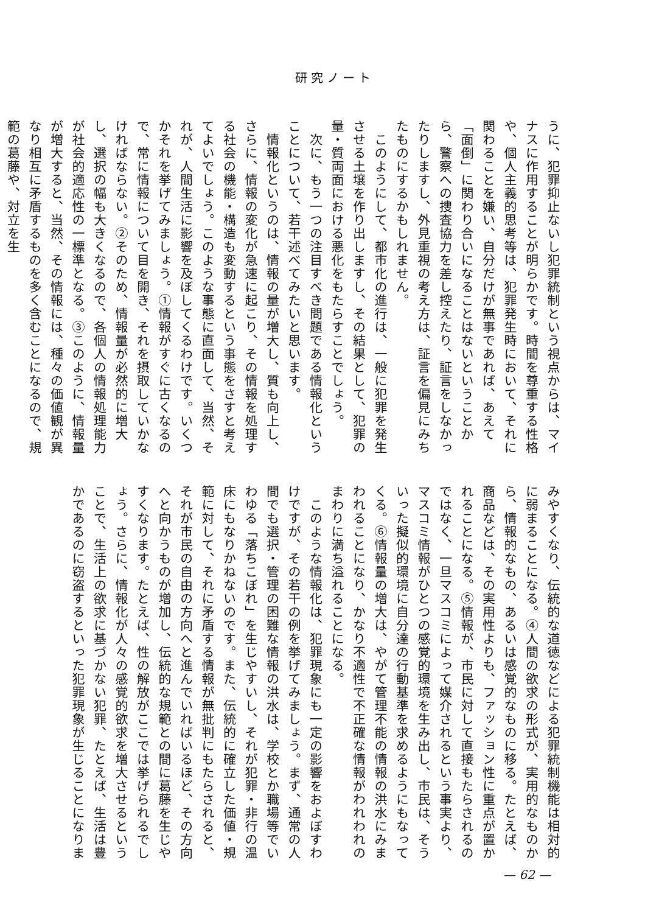研究ノート
うに、犯罪抑止ないし犯罪統制という視点からは、マイナスに作用することが明らかです。時間を尊重する性格や、個人主義的思考等は、犯罪発生時において、それに関わることを嫌い、自分だけが無事であれば、あえて「面倒」に関わり合いになることはないということから、警察への捜査協力を差し控えたり、証言をしなかったりしますし、外見重視の考え方は、証言を偏見にみちたものにするかもしれません。
　このようにして、都市化の進行は、一般に犯罪を発生させる土壌を作り出しますし、その結果として、犯罪の量・質両面における悪化をもたらすことでしょう。
　次に、もう一つの注目すべき問題である情報化ということについて、若干述べてみたいと思います。
　情報化というのは、情報の量が増大し、質も向上し、さらに、情報の変化が急速に起こり、その情報を処理する社会の機能・構造も変動するという事態をさすと考えてよいでしょう。このような事態に直面して、当然、それが、人間生活に影響を及ぼしてくるわけです。いくつかそれを挙げてみましょう。①情報がすぐに古くなるので、常に情報について目を開き、それを摂取していかなければならない。②そのため、情報量が必然的に増大し、選択の幅も大きくなるので、各個人の情報処理能力が社会的適応性の一標準となる。③このように、情報量が増大すると、当然、その情報には、種々の価値観が異なり相互に矛盾するものを多く含むことになるので、規範の葛藤や、対立を生
みやすくなり、伝統的な道徳などによる犯罪統制機能は相対的に弱まることになる。④人間の欲求の形式が、実用的なものから、情報的なもの、あるいは感覚的なものに移る。たとえば、商品などは、その実用性よりも、ファッション性に重点が置かれることになる。⑤情報が、市民に対して直接もたらされるのではなく、一旦マスコミによって媒介されるという事実より、マスコミ情報がひとつの感覚的環境を生み出し、市民は、そういった擬似的環境に自分達の行動基準を求めるようにもなってくる。⑥情報量の増大は、やがて管理不能の情報の洪水にみまわれることになり、かなり不適性で不正確な情報がわれわれのまわりに満ち溢れることになる。
　このような情報化は、犯罪現象にも一定の影響をおよぼすわけですが、その若干の例を挙げてみましょう。まず、通常の人間でも選択・管理の困難な情報の洪水は、学校とか職場等でいわゆる「落ちこぼれ」を生じやすいし、それが犯罪・非行の温床にもなりかねないのです。また、伝統的に確立した価値・規範に対して、それに矛盾する情報が無批判にもたらされると、それが市民の自由の方向へと進んでいればいるほど、その方向へと向かうものが増加し、伝統的な規範との間に葛藤を生じやすくなります。たとえば、性の解放がここでは挙げられるでしょう。さらに、情報化が人々の感覚的欲求を増大させるということで、生活上の欲求に基づかない犯罪、たとえば、生活は豊かであるのに窃盗するといった犯罪現象が生じることになりま
— 62 —